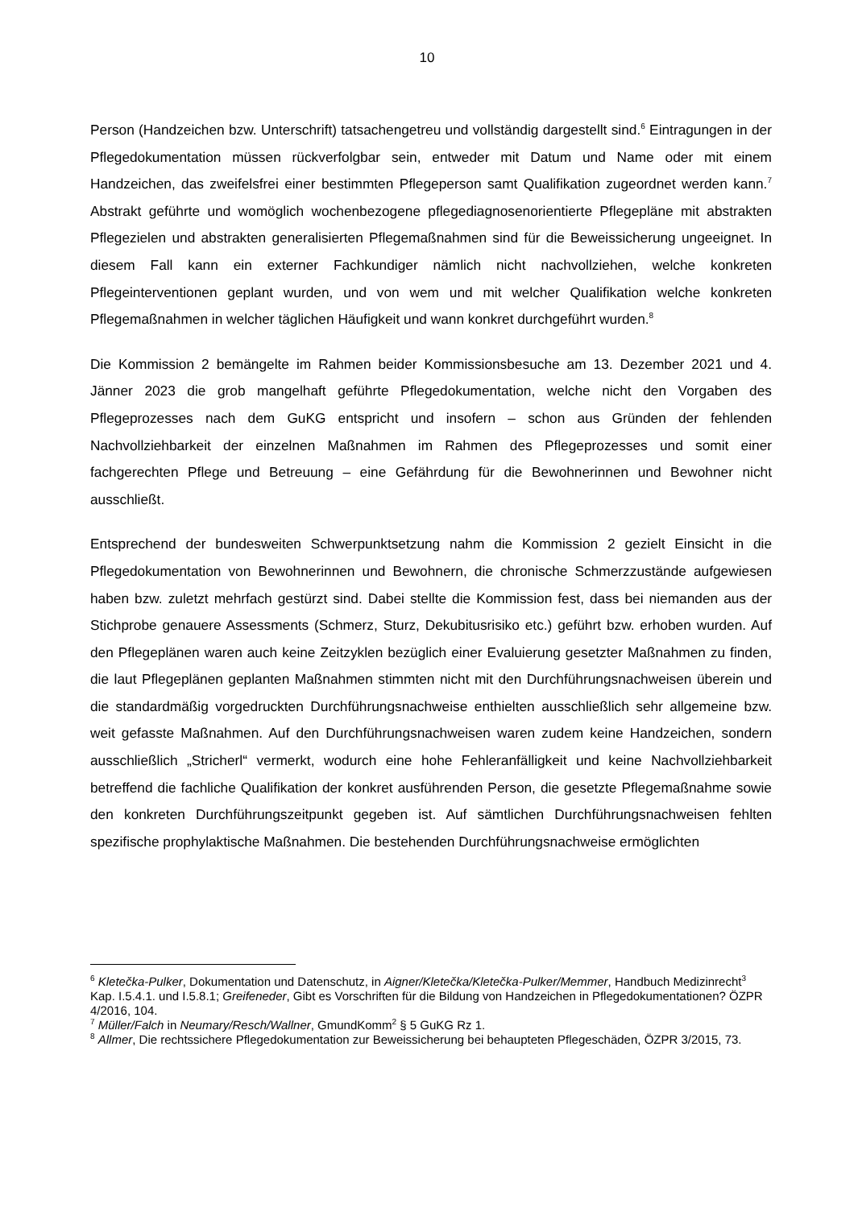10
Person (Handzeichen bzw. Unterschrift) tatsachengetreu und vollständig dargestellt sind.<sup>6</sup> Eintragungen in der Pflegedokumentation müssen rückverfolgbar sein, entweder mit Datum und Name oder mit einem Handzeichen, das zweifelsfrei einer bestimmten Pflegeperson samt Qualifikation zugeordnet werden kann.<sup>7</sup> Abstrakt geführte und womöglich wochenbezogene pflegediagnosenorientierte Pflegepläne mit abstrakten Pflegezielen und abstrakten generalisierten Pflegemaßnahmen sind für die Beweissicherung ungeeignet. In diesem Fall kann ein externer Fachkundiger nämlich nicht nachvollziehen, welche konkreten Pflegeinterventionen geplant wurden, und von wem und mit welcher Qualifikation welche konkreten Pflegemaßnahmen in welcher täglichen Häufigkeit und wann konkret durchgeführt wurden.<sup>8</sup>
Die Kommission 2 bemängelte im Rahmen beider Kommissionsbesuche am 13. Dezember 2021 und 4. Jänner 2023 die grob mangelhaft geführte Pflegedokumentation, welche nicht den Vorgaben des Pflegeprozesses nach dem GuKG entspricht und insofern – schon aus Gründen der fehlenden Nachvollziehbarkeit der einzelnen Maßnahmen im Rahmen des Pflegeprozesses und somit einer fachgerechten Pflege und Betreuung – eine Gefährdung für die Bewohnerinnen und Bewohner nicht ausschließt.
Entsprechend der bundesweiten Schwerpunktsetzung nahm die Kommission 2 gezielt Einsicht in die Pflegedokumentation von Bewohnerinnen und Bewohnern, die chronische Schmerzzustände aufgewiesen haben bzw. zuletzt mehrfach gestürzt sind. Dabei stellte die Kommission fest, dass bei niemanden aus der Stichprobe genauere Assessments (Schmerz, Sturz, Dekubitusrisiko etc.) geführt bzw. erhoben wurden. Auf den Pflegeplänen waren auch keine Zeitzyklen bezüglich einer Evaluierung gesetzter Maßnahmen zu finden, die laut Pflegeplänen geplanten Maßnahmen stimmten nicht mit den Durchführungsnachweisen überein und die standardmäßig vorgedruckten Durchführungsnachweise enthielten ausschließlich sehr allgemeine bzw. weit gefasste Maßnahmen. Auf den Durchführungsnachweisen waren zudem keine Handzeichen, sondern ausschließlich „Stricherl“ vermerkt, wodurch eine hohe Fehleranfälligkeit und keine Nachvollziehbarkeit betreffend die fachliche Qualifikation der konkret ausführenden Person, die gesetzte Pflegemaßnahme sowie den konkreten Durchführungszeitpunkt gegeben ist. Auf sämtlichen Durchführungsnachweisen fehlten spezifische prophylaktische Maßnahmen. Die bestehenden Durchführungsnachweise ermöglichten
<sup>6</sup> Kletečka-Pulker, Dokumentation und Datenschutz, in Aigner/Kletečka/Kletečka-Pulker/Memmer, Handbuch Medizinrecht<sup>3</sup> Kap. I.5.4.1. und I.5.8.1; Greifeneder, Gibt es Vorschriften für die Bildung von Handzeichen in Pflegedokumentationen? ÖZPR 4/2016, 104.
<sup>7</sup> Müller/Falch in Neumary/Resch/Wallner, GmundKomm<sup>2</sup> § 5 GuKG Rz 1.
<sup>8</sup> Allmer, Die rechtssichere Pflegedokumentation zur Beweissicherung bei behaupteten Pflegeschäden, ÖZPR 3/2015, 73.